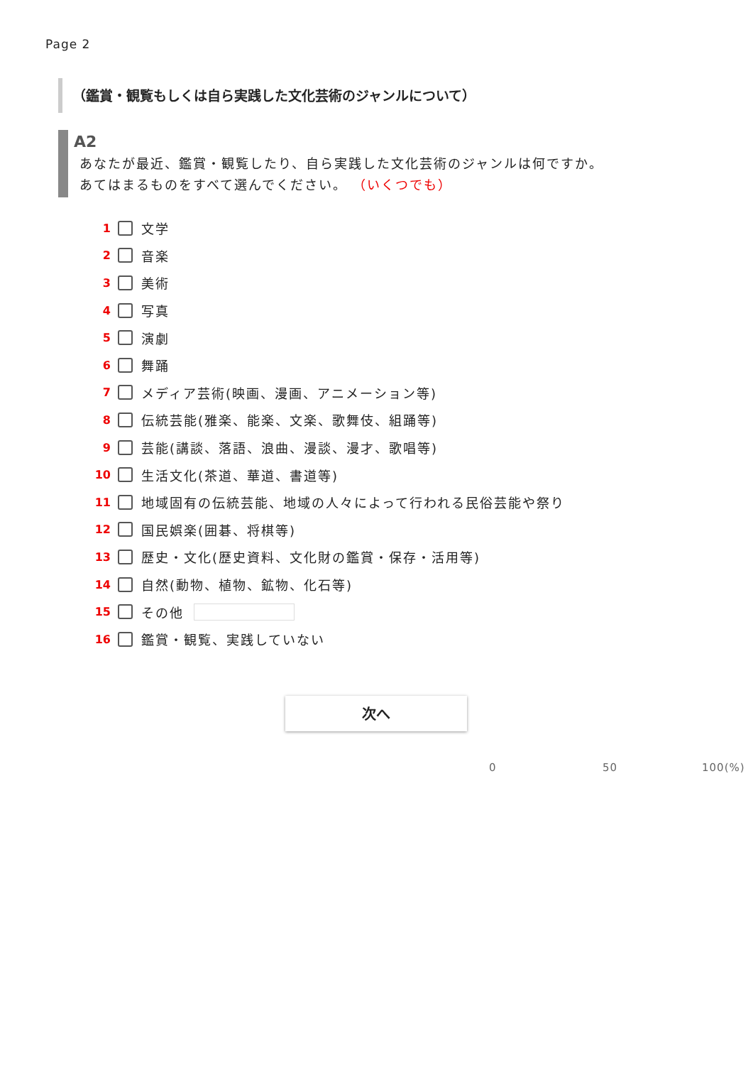Page 2
（鑑賞・観覧もしくは自ら実践した文化芸術のジャンルについて）
A2
あなたが最近、鑑賞・観覧したり、自ら実践した文化芸術のジャンルは何ですか。
あてはまるものをすべて選んでください。 （いくつでも）
1 文学
2 音楽
3 美術
4 写真
5 演劇
6 舞踊
7 メディア芸術(映画、漫画、アニメーション等)
8 伝統芸能(雅楽、能楽、文楽、歌舞伎、組踊等)
9 芸能(講談、落語、浪曲、漫談、漫才、歌唱等)
10 生活文化(茶道、華道、書道等)
11 地域固有の伝統芸能、地域の人々によって行われる民俗芸能や祭り
12 国民娯楽(囲碁、将棋等)
13 歴史・文化(歴史資料、文化財の鑑賞・保存・活用等)
14 自然(動物、植物、鉱物、化石等)
15 その他
16 鑑賞・観覧、実践していない
次へ
0 50 100(%)